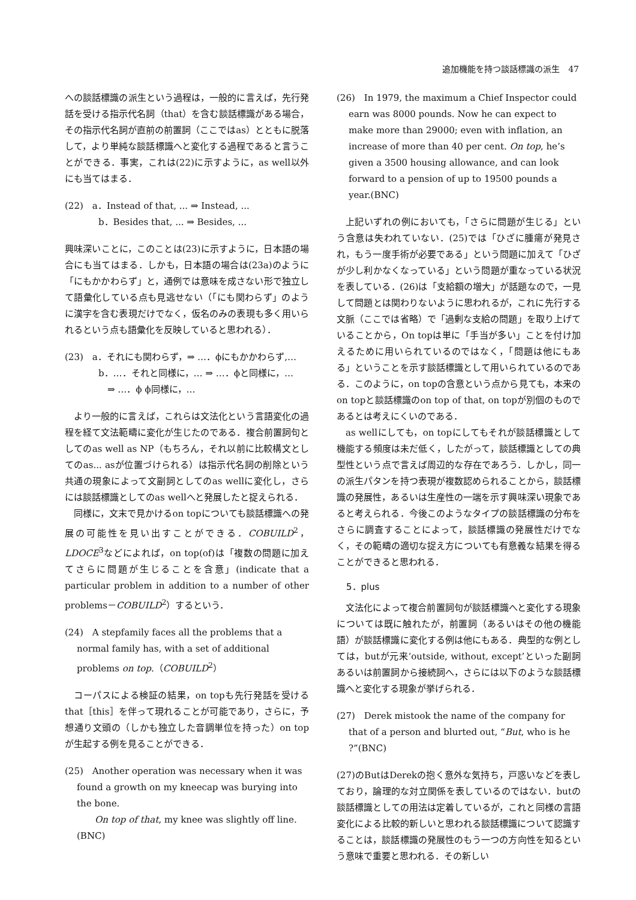追加機能を持つ談話標識の派生　47
への談話標識の派生という過程は，一般的に言えば，先行発話を受ける指示代名詞（that）を含む談話標識がある場合，その指示代名詞が直前の前置詞（ここではas）とともに脱落して，より単純な談話標識へと変化する過程であると言うことができる．事実，これは(22)に示すように，as well以外にも当てはまる．
(22)　a．Instead of that, ... ⇒ Instead, ...
b．Besides that, ... ⇒ Besides, ...
興味深いことに，このことは(23)に示すように，日本語の場合にも当てはまる．しかも，日本語の場合は(23a)のように「にもかかわらず」と，通例では意味を成さない形で独立して語彙化している点も見逃せない（「にも関わらず」のように漢字を含む表現だけでなく，仮名のみの表現も多く用いられるという点も語彙化を反映していると思われる）．
(23)　a．それにも関わらず，⇒ …．ϕにもかかわらず,…
b．…．それと同様に，… ⇒ …．ϕと同様に，…
　⇒ …．ϕ ϕ同様に，…
より一般的に言えば，これらは文法化という言語変化の過程を経て文法範疇に変化が生じたのである．複合前置詞句としてのas well as NP（もちろん，それ以前に比較構文としてのas... asが位置づけられる）は指示代名詞の削除という共通の現象によって文副詞としてのas wellに変化し，さらには談話標識としてのas wellへと発展したと捉えられる．
同様に，文末で見かけるon topについても談話標識への発展の可能性を見い出すことができる．COBUILD<sup>2</sup>，LDOCE<sup>3</sup>などによれば，on top(of)は「複数の問題に加えてさらに問題が生じることを含意」(indicate that a particular problem in addition to a number of other problems－COBUILD<sup>2</sup>）するという．
(24)　A stepfamily faces all the problems that a normal family has, with a set of additional problems on top.（COBUILD<sup>2</sup>）
コーパスによる検証の結果，on topも先行発話を受けるthat［this］を伴って現れることが可能であり，さらに，予想通り文頭の（しかも独立した音調単位を持った）on topが生起する例を見ることができる．
(25)　Another operation was necessary when it was found a growth on my kneecap was burying into the bone.
　　On top of that, my knee was slightly off line.(BNC)
(26)　In 1979, the maximum a Chief Inspector could earn was 8000 pounds. Now he can expect to make more than 29000; even with inflation, an increase of more than 40 per cent. On top, he’s given a 3500 housing allowance, and can look forward to a pension of up to 19500 pounds a year.(BNC)
上記いずれの例においても，「さらに問題が生じる」という含意は失われていない．(25)では「ひざに腫瘍が発見され，もう一度手術が必要である」という問題に加えて「ひざが少し利かなくなっている」という問題が重なっている状況を表している．(26)は「支給額の増大」が話題なので，一見して問題とは関わりないように思われるが，これに先行する文脈（ここでは省略）で「過剰な支給の問題」を取り上げていることから，On topは単に「手当が多い」ことを付け加えるために用いられているのではなく，「問題は他にもある」ということを示す談話標識として用いられているのである．このように，on topの含意という点から見ても，本来のon topと談話標識のon top of that, on topが別個のものであるとは考えにくいのである．
as wellにしても，on topにしてもそれが談話標識として機能する頻度は未だ低く，したがって，談話標識としての典型性という点で言えば周辺的な存在であろう．しかし，同一の派生パタンを持つ表現が複数認められることから，談話標識の発展性，あるいは生産性の一端を示す興味深い現象であると考えられる．今後このようなタイプの談話標識の分布をさらに調査することによって，談話標識の発展性だけでなく，その範疇の適切な捉え方についても有意義な結果を得ることができると思われる．
5．plus
文法化によって複合前置詞句が談話標識へと変化する現象については既に触れたが，前置詞（あるいはその他の機能語）が談話標識に変化する例は他にもある．典型的な例としては，butが元来‘outside, without, except’といった副詞あるいは前置詞から接続詞へ，さらには以下のような談話標識へと変化する現象が挙げられる．
(27)　Derek mistook the name of the company for that of a person and blurted out, “But, who is he ?”(BNC)
(27)のButはDerekの抱く意外な気持ち，戸惑いなどを表しており，論理的な対立関係を表しているのではない．butの談話標識としての用法は定着しているが，これと同様の言語変化による比較的新しいと思われる談話標識について認識することは，談話標識の発展性のもう一つの方向性を知るという意味で重要と思われる．その新しい